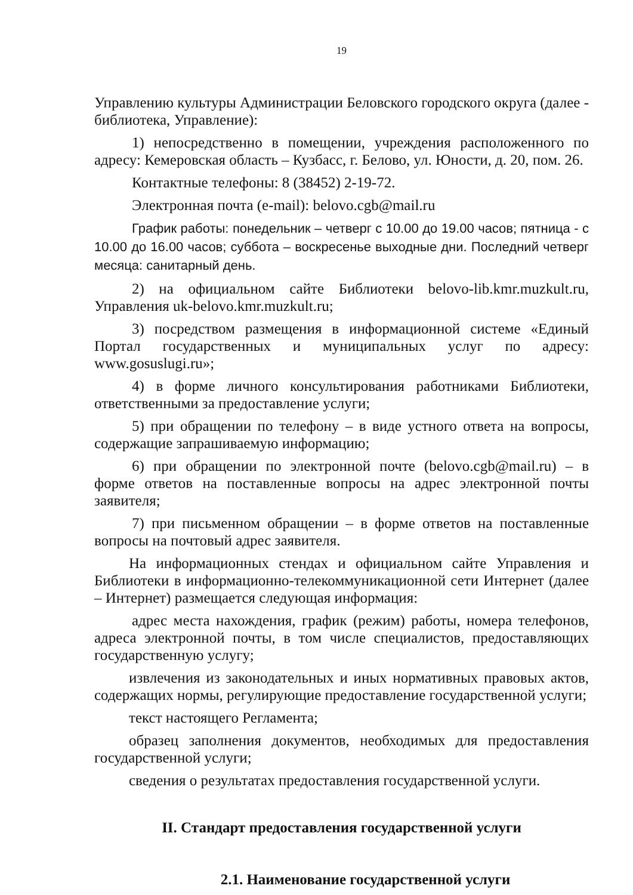19
Управлению культуры Администрации Беловского городского округа (далее - библиотека, Управление):
1) непосредственно в помещении, учреждения расположенного по адресу: Кемеровская область – Кузбасс, г. Белово, ул. Юности, д. 20, пом. 26.
Контактные телефоны: 8 (38452) 2-19-72.
Электронная почта (e-mail): belovo.cgb@mail.ru
График работы: понедельник – четверг с 10.00 до 19.00 часов; пятница - с 10.00 до 16.00 часов; суббота – воскресенье выходные дни. Последний четверг месяца: санитарный день.
2) на официальном сайте Библиотеки belovo-lib.kmr.muzkult.ru, Управления uk-belovo.kmr.muzkult.ru;
3) посредством размещения в информационной системе «Единый Портал государственных и муниципальных услуг по адресу: www.gosuslugi.ru»;
4) в форме личного консультирования работниками Библиотеки, ответственными за предоставление услуги;
5) при обращении по телефону – в виде устного ответа на вопросы, содержащие запрашиваемую информацию;
6) при обращении по электронной почте (belovo.cgb@mail.ru) – в форме ответов на поставленные вопросы на адрес электронной почты заявителя;
7) при письменном обращении – в форме ответов на поставленные вопросы на почтовый адрес заявителя.
На информационных стендах и официальном сайте Управления и Библиотеки в информационно-телекоммуникационной сети Интернет (далее – Интернет) размещается следующая информация:
адрес места нахождения, график (режим) работы, номера телефонов, адреса электронной почты, в том числе специалистов, предоставляющих государственную услугу;
извлечения из законодательных и иных нормативных правовых актов, содержащих нормы, регулирующие предоставление государственной услуги;
текст настоящего Регламента;
образец заполнения документов, необходимых для предоставления государственной услуги;
сведения о результатах предоставления государственной услуги.
II. Стандарт предоставления государственной услуги
2.1. Наименование государственной услуги